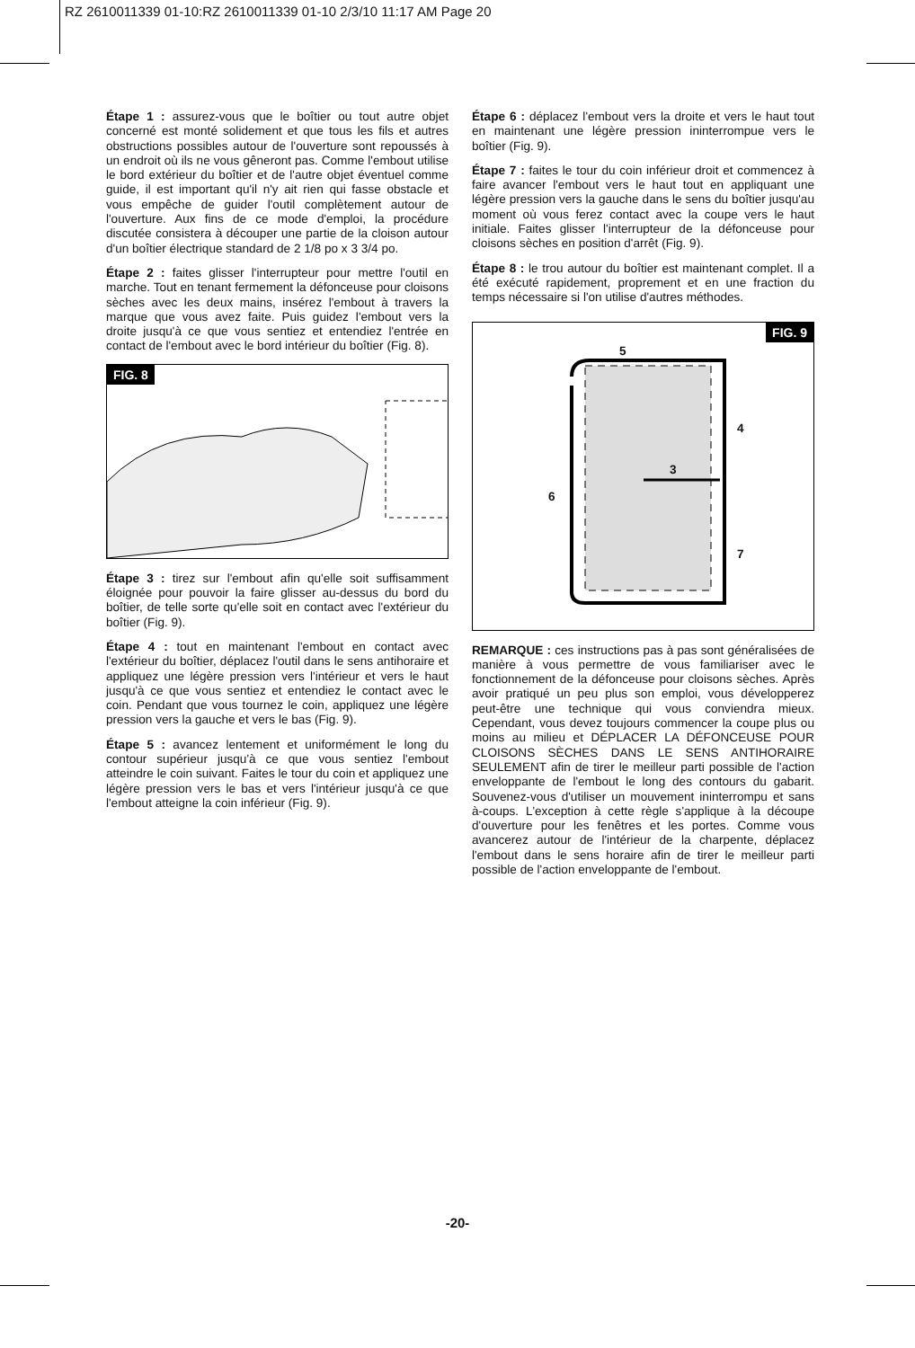RZ 2610011339 01-10:RZ 2610011339 01-10 2/3/10 11:17 AM Page 20
Étape 1 : assurez-vous que le boîtier ou tout autre objet concerné est monté solidement et que tous les fils et autres obstructions possibles autour de l'ouverture sont repoussés à un endroit où ils ne vous gêneront pas. Comme l'embout utilise le bord extérieur du boîtier et de l'autre objet éventuel comme guide, il est important qu'il n'y ait rien qui fasse obstacle et vous empêche de guider l'outil complètement autour de l'ouverture. Aux fins de ce mode d'emploi, la procédure discutée consistera à découper une partie de la cloison autour d'un boîtier électrique standard de 2 1/8 po x 3 3/4 po.
Étape 2 : faites glisser l'interrupteur pour mettre l'outil en marche. Tout en tenant fermement la défonceuse pour cloisons sèches avec les deux mains, insérez l'embout à travers la marque que vous avez faite. Puis guidez l'embout vers la droite jusqu'à ce que vous sentiez et entendiez l'entrée en contact de l'embout avec le bord intérieur du boîtier (Fig. 8).
FIG. 8
Étape 3 : tirez sur l'embout afin qu'elle soit suffisamment éloignée pour pouvoir la faire glisser au-dessus du bord du boîtier, de telle sorte qu'elle soit en contact avec l'extérieur du boîtier (Fig. 9).
Étape 4 : tout en maintenant l'embout en contact avec l'extérieur du boîtier, déplacez l'outil dans le sens antihoraire et appliquez une légère pression vers l'intérieur et vers le haut jusqu'à ce que vous sentiez et entendiez le contact avec le coin. Pendant que vous tournez le coin, appliquez une légère pression vers la gauche et vers le bas (Fig. 9).
Étape 5 : avancez lentement et uniformément le long du contour supérieur jusqu'à ce que vous sentiez l'embout atteindre le coin suivant. Faites le tour du coin et appliquez une légère pression vers le bas et vers l'intérieur jusqu'à ce que l'embout atteigne la coin inférieur (Fig. 9).
Étape 6 : déplacez l'embout vers la droite et vers le haut tout en maintenant une légère pression ininterrompue vers le boîtier (Fig. 9).
Étape 7 : faites le tour du coin inférieur droit et commencez à faire avancer l'embout vers le haut tout en appliquant une légère pression vers la gauche dans le sens du boîtier jusqu'au moment où vous ferez contact avec la coupe vers le haut initiale. Faites glisser l'interrupteur de la défonceuse pour cloisons sèches en position d'arrêt (Fig. 9).
Étape 8 : le trou autour du boîtier est maintenant complet. Il a été exécuté rapidement, proprement et en une fraction du temps nécessaire si l'on utilise d'autres méthodes.
FIG. 9
5
4
3
6
7
REMARQUE : ces instructions pas à pas sont généralisées de manière à vous permettre de vous familiariser avec le fonctionnement de la défonceuse pour cloisons sèches. Après avoir pratiqué un peu plus son emploi, vous développerez peut-être une technique qui vous conviendra mieux. Cependant, vous devez toujours commencer la coupe plus ou moins au milieu et DÉPLACER LA DÉFONCEUSE POUR CLOISONS SÈCHES DANS LE SENS ANTIHORAIRE SEULEMENT afin de tirer le meilleur parti possible de l'action enveloppante de l'embout le long des contours du gabarit. Souvenez-vous d'utiliser un mouvement ininterrompu et sans à-coups. L'exception à cette règle s'applique à la découpe d'ouverture pour les fenêtres et les portes. Comme vous avancerez autour de l'intérieur de la charpente, déplacez l'embout dans le sens horaire afin de tirer le meilleur parti possible de l'action enveloppante de l'embout.
-20-